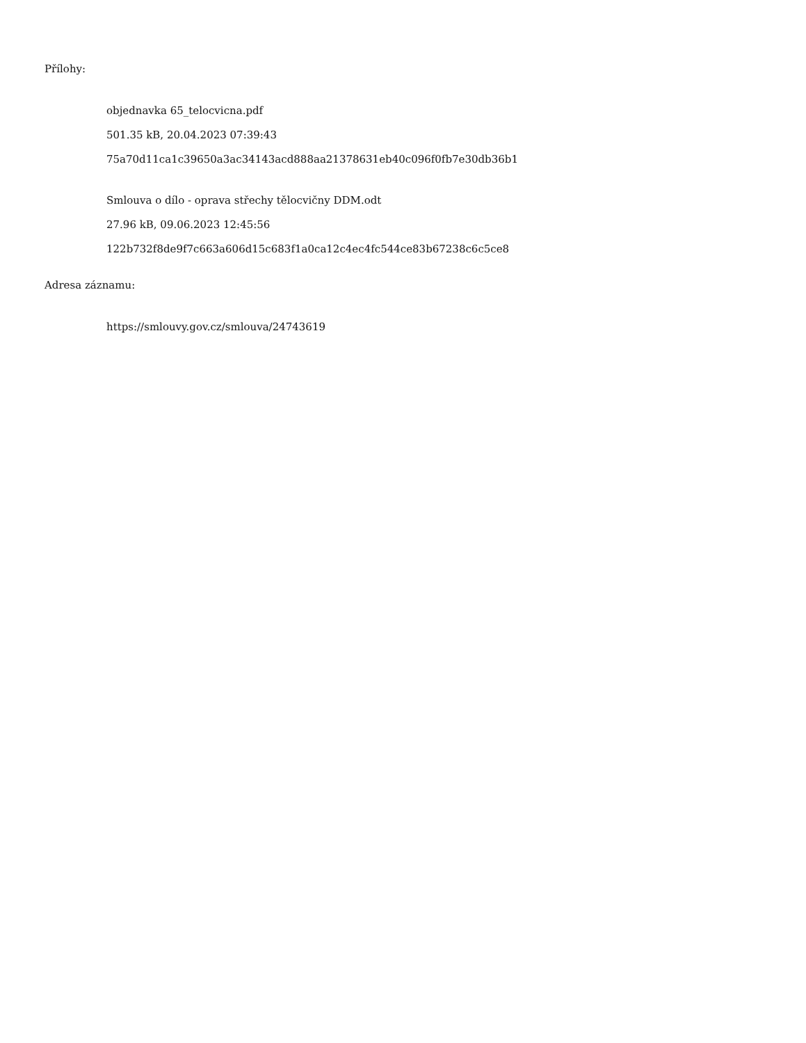Přílohy:
objednavka 65_telocvicna.pdf
501.35 kB, 20.04.2023 07:39:43
75a70d11ca1c39650a3ac34143acd888aa21378631eb40c096f0fb7e30db36b1
Smlouva o dílo - oprava střechy tělocvičny DDM.odt
27.96 kB, 09.06.2023 12:45:56
122b732f8de9f7c663a606d15c683f1a0ca12c4ec4fc544ce83b67238c6c5ce8
Adresa záznamu:
https://smlouvy.gov.cz/smlouva/24743619